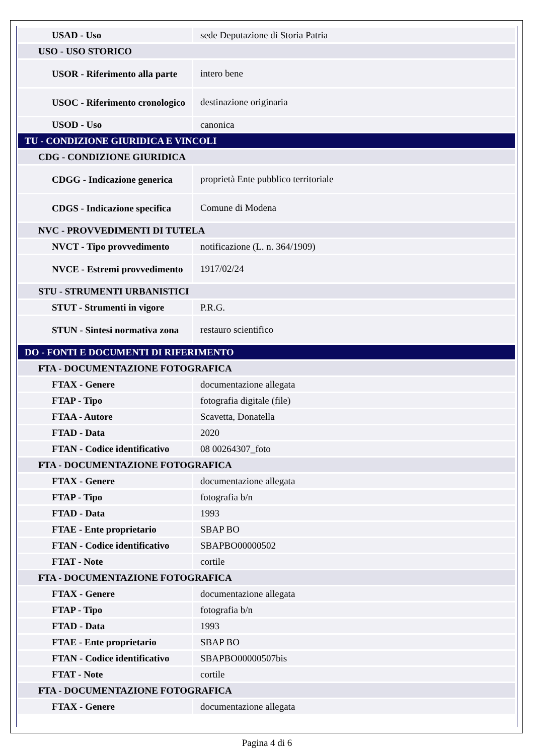| USAD - Uso | sede Deputazione di Storia Patria |
| USO - USO STORICO | |
| USOR - Riferimento alla parte | intero bene |
| USOC - Riferimento cronologico | destinazione originaria |
| USOD - Uso | canonica |
| TU - CONDIZIONE GIURIDICA E VINCOLI | |
| CDG - CONDIZIONE GIURIDICA | |
| CDGG - Indicazione generica | proprietà Ente pubblico territoriale |
| CDGS - Indicazione specifica | Comune di Modena |
| NVC - PROVVEDIMENTI DI TUTELA | |
| NVCT - Tipo provvedimento | notificazione (L. n. 364/1909) |
| NVCE - Estremi provvedimento | 1917/02/24 |
| STU - STRUMENTI URBANISTICI | |
| STUT - Strumenti in vigore | P.R.G. |
| STUN - Sintesi normativa zona | restauro scientifico |
| DO - FONTI E DOCUMENTI DI RIFERIMENTO | |
| FTA - DOCUMENTAZIONE FOTOGRAFICA | |
| FTAX - Genere | documentazione allegata |
| FTAP - Tipo | fotografia digitale (file) |
| FTAA - Autore | Scavetta, Donatella |
| FTAD - Data | 2020 |
| FTAN - Codice identificativo | 08 00264307_foto |
| FTA - DOCUMENTAZIONE FOTOGRAFICA | |
| FTAX - Genere | documentazione allegata |
| FTAP - Tipo | fotografia b/n |
| FTAD - Data | 1993 |
| FTAE - Ente proprietario | SBAP BO |
| FTAN - Codice identificativo | SBAPBO00000502 |
| FTAT - Note | cortile |
| FTA - DOCUMENTAZIONE FOTOGRAFICA | |
| FTAX - Genere | documentazione allegata |
| FTAP - Tipo | fotografia b/n |
| FTAD - Data | 1993 |
| FTAE - Ente proprietario | SBAP BO |
| FTAN - Codice identificativo | SBAPBO00000507bis |
| FTAT - Note | cortile |
| FTA - DOCUMENTAZIONE FOTOGRAFICA | |
| FTAX - Genere | documentazione allegata |
Pagina 4 di 6